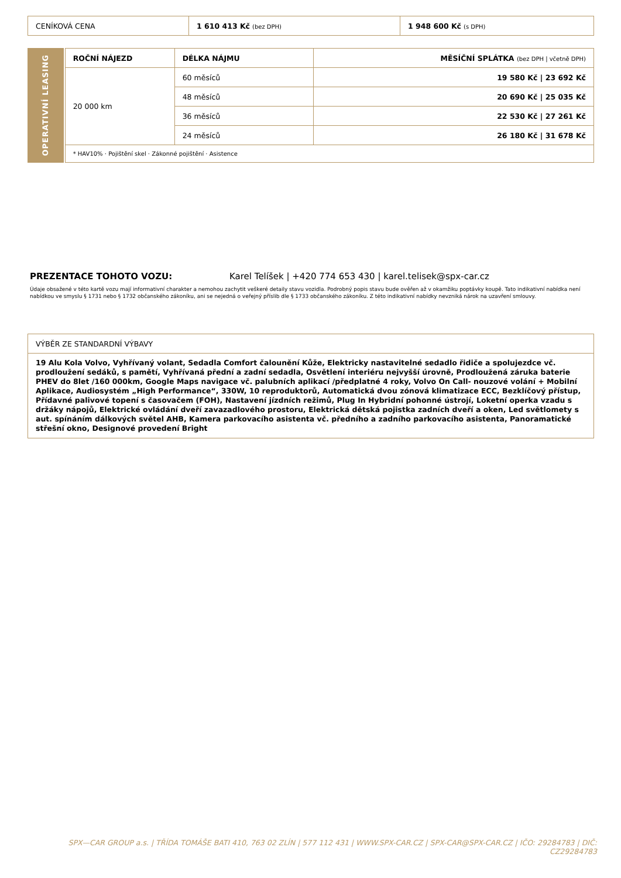| CENÍKOVÁ CENA | 1 610 413 Kč (bez DPH) | 1 948 600 Kč (s DPH) |
OPERATIVNÍ LEASING
| ROČNÍ NÁJEZD | DÉLKA NÁJMU | MĚSÍČNÍ SPLÁTKA (bez DPH / včetně DPH) |
| --- | --- | --- |
| 20 000 km | 60 měsíců | 19 580 Kč / 23 692 Kč |
| | 48 měsíců | 20 690 Kč / 25 035 Kč |
| | 36 měsíců | 22 530 Kč / 27 261 Kč |
| | 24 měsíců | 26 180 Kč / 31 678 Kč |
| * HAV10% · Pojištění skel · Zákonné pojištění · Asistence | | |
PREZENTACE TOHOTO VOZU: Karel Telíšek | +420 774 653 430 | karel.telisek@spx-car.cz
Údaje obsažené v této kartě vozu mají informativní charakter a nemohou zachytit veškeré detaily stavu vozidla. Podrobný popis stavu bude ověřen až v okamžiku poptávky koupě. Tato indikativní nabídka není nabídkou ve smyslu § 1731 nebo § 1732 občanského zákoníku, ani se nejedná o veřejný příslib dle § 1733 občanského zákoníku. Z této indikativní nabídky nevzniká nárok na uzavření smlouvy.
| VÝBĚR ZE STANDARDNÍ VÝBAVY |
| 19 Alu Kola Volvo, Vyhřívaný volant, Sedadla Comfort čalounění Kůže, Elektricky nastavitelné sedadlo řidiče a spolujezdce vč. prodloužení sedáků, s pamětí, Vyhřívaná přední a zadní sedadla, Osvětlení interiéru nejvyšší úrovně, Prodloužená záruka baterie PHEV do 8let /160 000km, Google Maps navigace vč. palubních aplikací /předplatné 4 roky, Volvo On Call- nouzové volání + Mobilní Aplikace, Audiosystém „High Performance“, 330W, 10 reproduktorů, Automatická dvou zónová klimatizace ECC, Bezklíčový přístup, Přídavné palivové topení s časovačem (FOH), Nastavení jízdních režimů, Plug In Hybridní pohonné ústrojí, Loketní operka vzadu s držáky nápojů, Elektrické ovládání dveří zavazadlového prostoru, Elektrická dětská pojistka zadních dveří a oken, Led světlomety s aut. spínáním dálkových světel AHB, Kamera parkovacího asistenta vč. předního a zadního parkovacího asistenta, Panoramatické střešní okno, Designové provedení Bright |
SPX—CAR GROUP a.s. | TŘÍDA TOMÁŠE BATI 410, 763 02 ZLÍN | 577 112 431 | WWW.SPX-CAR.CZ | SPX-CAR@SPX-CAR.CZ | IČO: 29284783 | DIČ: CZ29284783